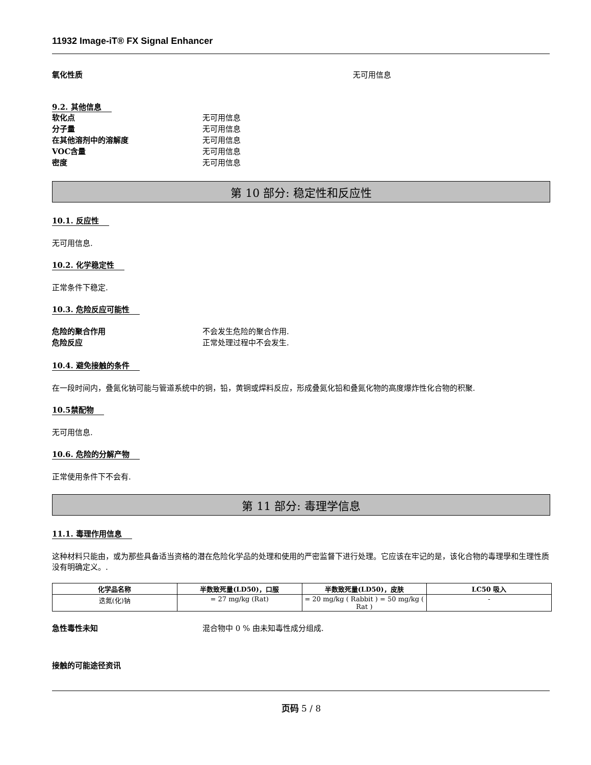11932 Image-iT® FX Signal Enhancer
氧化性质 无可用信息
9.2. 其他信息
软化点 无可用信息
分子量 无可用信息
在其他溶剂中的溶解度 无可用信息
VOC含量 无可用信息
密度 无可用信息
第 10 部分: 稳定性和反应性
10.1. 反应性
无可用信息.
10.2. 化学稳定性
正常条件下稳定.
10.3. 危险反应可能性
危险的聚合作用 不会发生危险的聚合作用.
危险反应 正常处理过程中不会发生.
10.4. 避免接触的条件
在一段时间内，叠氮化钠可能与管道系统中的铜，铅，黄铜或焊料反应，形成叠氮化铅和叠氮化物的高度爆炸性化合物的积聚.
10.5禁配物
无可用信息.
10.6. 危险的分解产物
正常使用条件下不会有.
第 11 部分: 毒理学信息
11.1. 毒理作用信息
这种材料只能由，或为那些具备适当资格的潜在危险化学品的处理和使用的严密监督下进行处理。它应该在牢记的是，该化合物的毒理學和生理性质没有明确定义。.
| 化学品名称 | 半数致死量(LD50)，口服 | 半数致死量(LD50)，皮肤 | LC50 吸入 |
| --- | --- | --- | --- |
| 迭氮(化)钠 | = 27 mg/kg (Rat) | = 20 mg/kg ( Rabbit ) = 50 mg/kg ( Rat ) | - |
急性毒性未知 混合物中 0 % 由未知毒性成分组成.
接触的可能途径资讯
页码 5 / 8